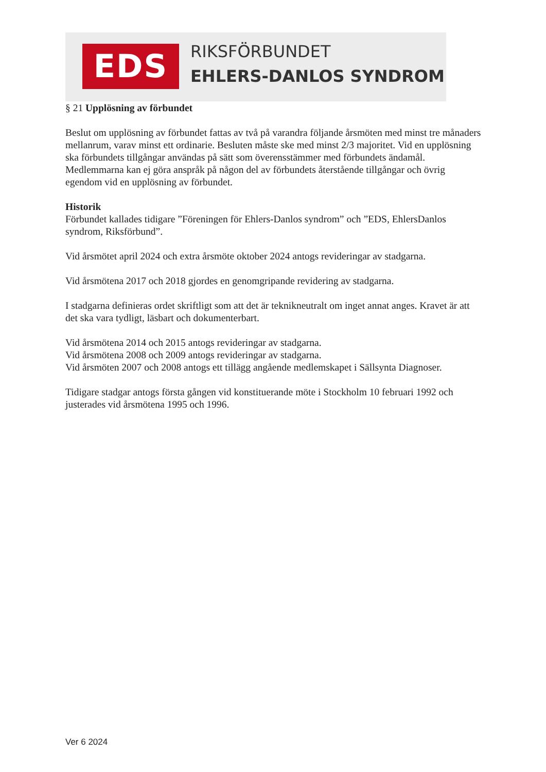EDS RIKSFÖRBUNDET
EHLERS-DANLOS SYNDROM
§ 21 Upplösning av förbundet
Beslut om upplösning av förbundet fattas av två på varandra följande årsmöten med minst tre månaders mellanrum, varav minst ett ordinarie. Besluten måste ske med minst 2/3 majoritet. Vid en upplösning ska förbundets tillgångar användas på sätt som överensstämmer med förbundets ändamål. Medlemmarna kan ej göra anspråk på någon del av förbundets återstående tillgångar och övrig egendom vid en upplösning av förbundet.
Historik
Förbundet kallades tidigare ”Föreningen för Ehlers-Danlos syndrom” och ”EDS, EhlersDanlos syndrom, Riksförbund”.
Vid årsmötet april 2024 och extra årsmöte oktober 2024 antogs revideringar av stadgarna.
Vid årsmötena 2017 och 2018 gjordes en genomgripande revidering av stadgarna.
I stadgarna definieras ordet skriftligt som att det är teknikneutralt om inget annat anges. Kravet är att det ska vara tydligt, läsbart och dokumenterbart.
Vid årsmötena 2014 och 2015 antogs revideringar av stadgarna.
Vid årsmötena 2008 och 2009 antogs revideringar av stadgarna.
Vid årsmöten 2007 och 2008 antogs ett tillägg angående medlemskapet i Sällsynta Diagnoser.
Tidigare stadgar antogs första gången vid konstituerande möte i Stockholm 10 februari 1992 och justerades vid årsmötena 1995 och 1996.
Ver 6 2024